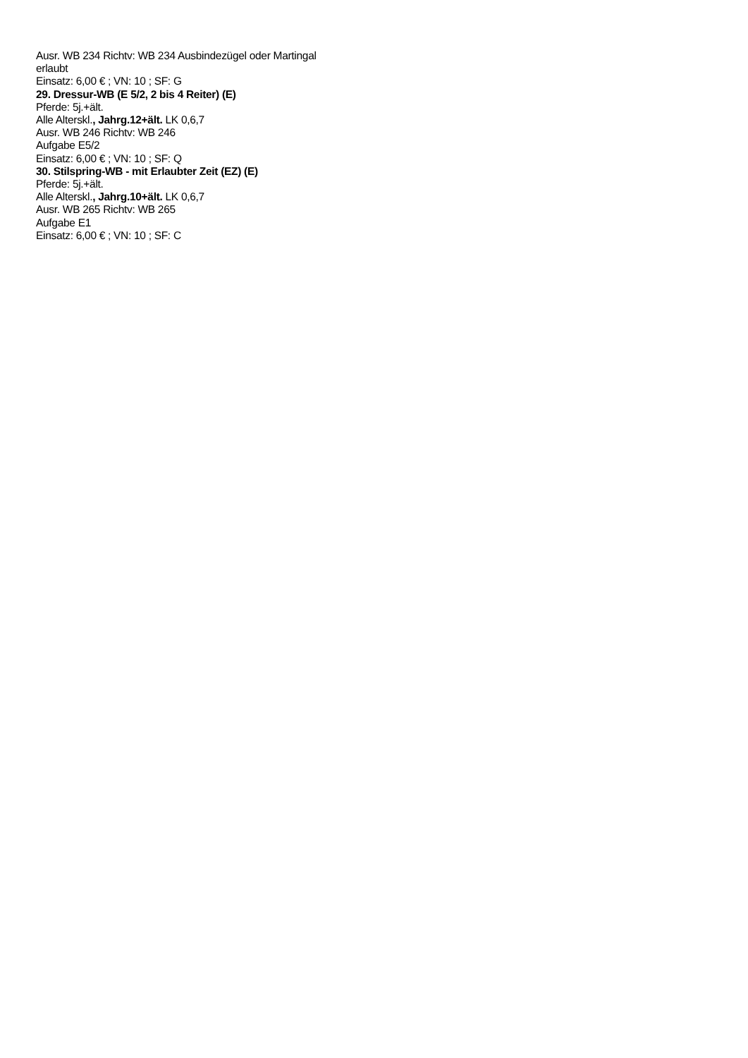Ausr. WB 234 Richtv: WB 234 Ausbindezügel oder Martingal erlaubt
Einsatz: 6,00 € ; VN: 10 ; SF: G
29. Dressur-WB (E 5/2, 2 bis 4 Reiter) (E)
Pferde: 5j.+ält.
Alle Alterskl., Jahrg.12+ält. LK 0,6,7
Ausr. WB 246 Richtv: WB 246
Aufgabe E5/2
Einsatz: 6,00 € ; VN: 10 ; SF: Q
30. Stilspring-WB - mit Erlaubter Zeit (EZ) (E)
Pferde: 5j.+ält.
Alle Alterskl., Jahrg.10+ält. LK 0,6,7
Ausr. WB 265 Richtv: WB 265
Aufgabe E1
Einsatz: 6,00 € ; VN: 10 ; SF: C